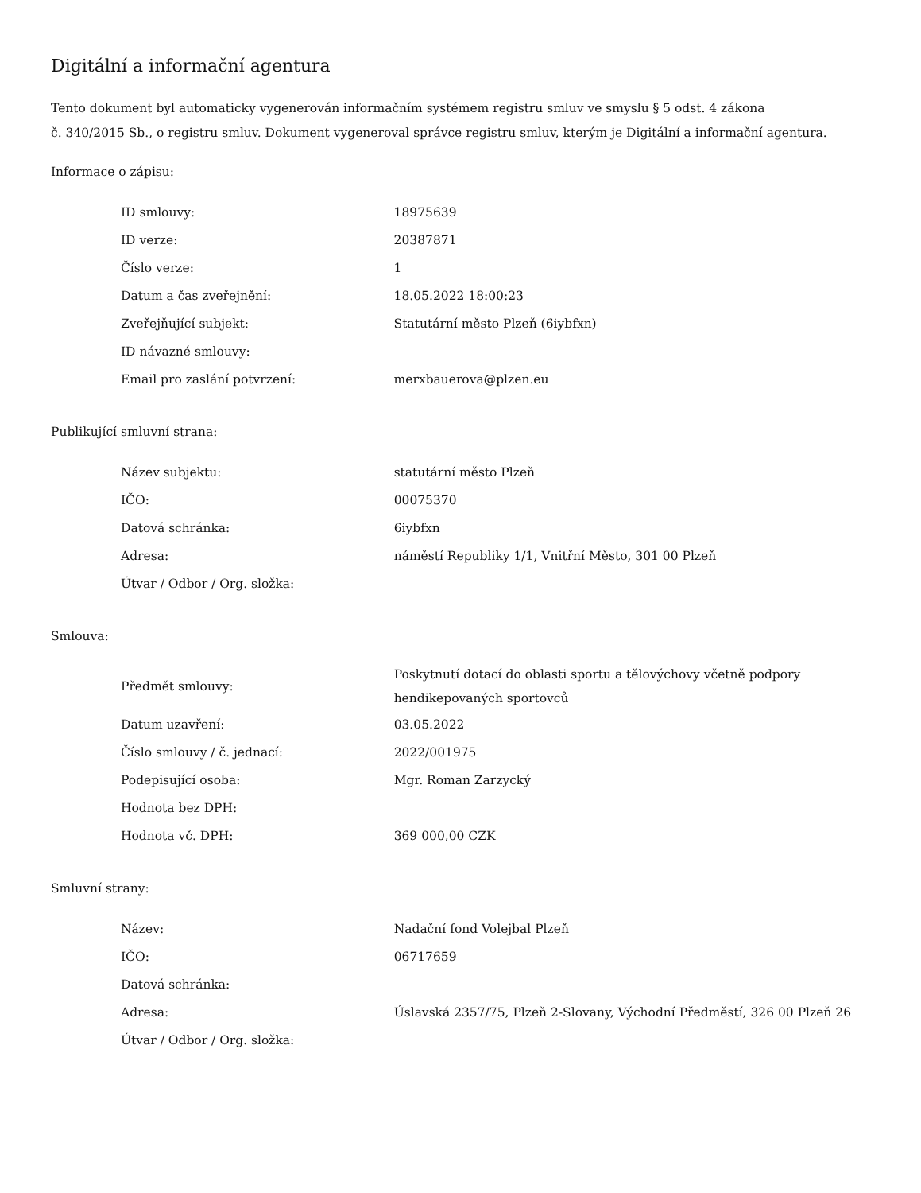Digitální a informační agentura
Tento dokument byl automaticky vygenerován informačním systémem registru smluv ve smyslu § 5 odst. 4 zákona
č. 340/2015 Sb., o registru smluv. Dokument vygeneroval správce registru smluv, kterým je Digitální a informační agentura.
Informace o zápisu:
| ID smlouvy: | 18975639 |
| ID verze: | 20387871 |
| Číslo verze: | 1 |
| Datum a čas zveřejnění: | 18.05.2022 18:00:23 |
| Zveřejňující subjekt: | Statutární město Plzeň (6iybfxn) |
| ID návazné smlouvy: | |
| Email pro zaslání potvrzení: | merxbauerova@plzen.eu |
Publikující smluvní strana:
| Název subjektu: | statutární město Plzeň |
| IČO: | 00075370 |
| Datová schránka: | 6iybfxn |
| Adresa: | náměstí Republiky 1/1, Vnitřní Město, 301 00 Plzeň |
| Útvar / Odbor / Org. složka: | |
Smlouva:
| Předmět smlouvy: | Poskytnutí dotací do oblasti sportu a tělovýchovy včetně podpory hendikepovaných sportovců |
| Datum uzavření: | 03.05.2022 |
| Číslo smlouvy / č. jednací: | 2022/001975 |
| Podepisující osoba: | Mgr. Roman Zarzycký |
| Hodnota bez DPH: | |
| Hodnota vč. DPH: | 369 000,00 CZK |
Smluvní strany:
| Název: | Nadační fond Volejbal Plzeň |
| IČO: | 06717659 |
| Datová schránka: | |
| Adresa: | Úslavská 2357/75, Plzeň 2-Slovany, Východní Předměstí, 326 00 Plzeň 26 |
| Útvar / Odbor / Org. složka: | |